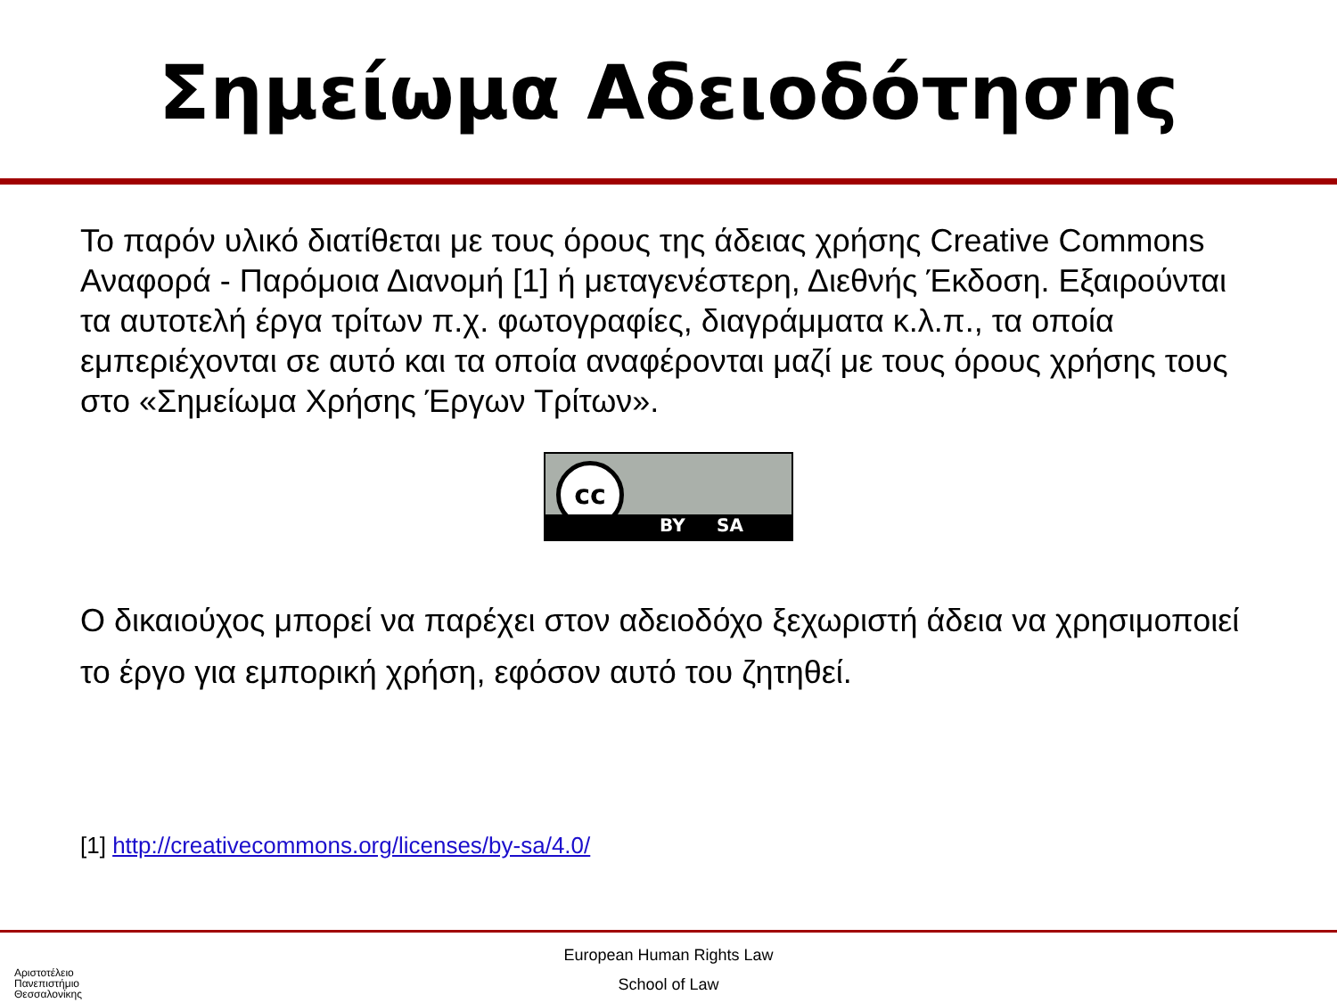Σημείωμα Αδειοδότησης
Το παρόν υλικό διατίθεται με τους όρους της άδειας χρήσης Creative Commons Αναφορά - Παρόμοια Διανομή [1] ή μεταγενέστερη, Διεθνής Έκδοση. Εξαιρούνται τα αυτοτελή έργα τρίτων π.χ. φωτογραφίες, διαγράμματα κ.λ.π., τα οποία εμπεριέχονται σε αυτό και τα οποία αναφέρονται μαζί με τους όρους χρήσης τους στο «Σημείωμα Χρήσης Έργων Τρίτων».
cc
BY SA
Ο δικαιούχος μπορεί να παρέχει στον αδειοδόχο ξεχωριστή άδεια να χρησιμοποιεί το έργο για εμπορική χρήση, εφόσον αυτό του ζητηθεί.
[1] http://creativecommons.org/licenses/by-sa/4.0/
European Human Rights Law
School of Law
Αριστοτέλειο
Πανεπιστήμιο
Θεσσαλονίκης